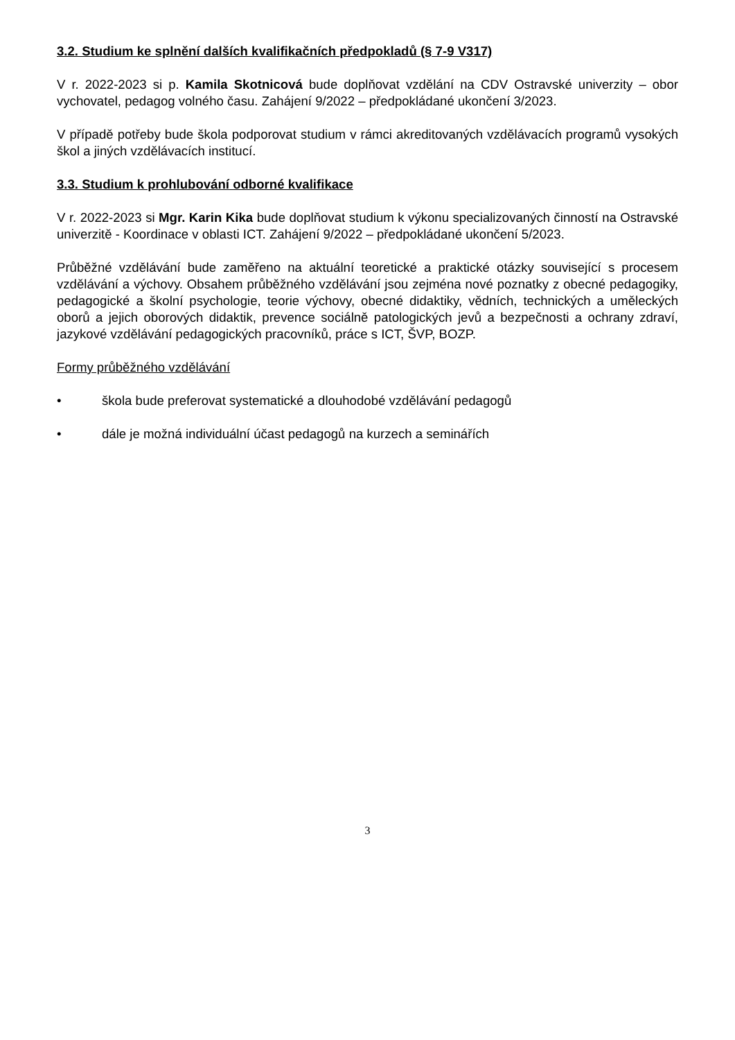3.2. Studium ke splnění dalších kvalifikačních předpokladů (§ 7-9 V317)
V r. 2022-2023 si p. Kamila Skotnicová bude doplňovat vzdělání na CDV Ostravské univerzity – obor vychovatel, pedagog volného času. Zahájení 9/2022 – předpokládané ukončení 3/2023.
V případě potřeby bude škola podporovat studium v rámci akreditovaných vzdělávacích programů vysokých škol a jiných vzdělávacích institucí.
3.3. Studium k prohlubování odborné kvalifikace
V r. 2022-2023 si Mgr. Karin Kika bude doplňovat studium k výkonu specializovaných činností na Ostravské univerzitě - Koordinace v oblasti ICT. Zahájení 9/2022 – předpokládané ukončení 5/2023.
Průběžné vzdělávání bude zaměřeno na aktuální teoretické a praktické otázky související s procesem vzdělávání a výchovy. Obsahem průběžného vzdělávání jsou zejména nové poznatky z obecné pedagogiky, pedagogické a školní psychologie, teorie výchovy, obecné didaktiky, vědních, technických a uměleckých oborů a jejich oborových didaktik, prevence sociálně patologických jevů a bezpečnosti a ochrany zdraví, jazykové vzdělávání pedagogických pracovníků, práce s ICT, ŠVP, BOZP.
Formy průběžného vzdělávání
• škola bude preferovat systematické a dlouhodobé vzdělávání pedagogů
• dále je možná individuální účast pedagogů na kurzech a seminářích
3